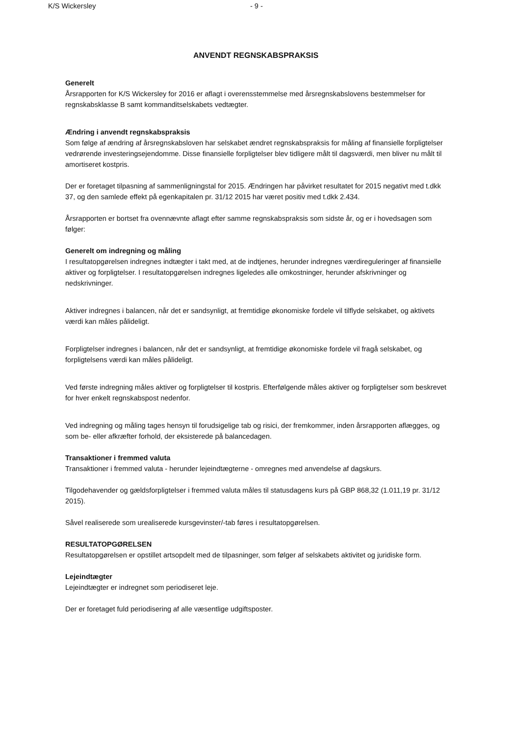K/S Wickersley - 9 -
ANVENDT REGNSKABSPRAKSIS
Generelt
Årsrapporten for K/S Wickersley for 2016 er aflagt i overensstemmelse med årsregnskabslovens bestemmelser for regnskabsklasse B samt kommanditselskabets vedtægter.
Ændring i anvendt regnskabspraksis
Som følge af ændring af årsregnskabsloven har selskabet ændret regnskabspraksis for måling af finansielle forpligtelser vedrørende investeringsejendomme. Disse finansielle forpligtelser blev tidligere målt til dagsværdi, men bliver nu målt til amortiseret kostpris.
Der er foretaget tilpasning af sammenligningstal for 2015. Ændringen har påvirket resultatet for 2015 negativt med t.dkk 37, og den samlede effekt på egenkapitalen pr. 31/12 2015 har været positiv med t.dkk 2.434.
Årsrapporten er bortset fra ovennævnte aflagt efter samme regnskabspraksis som sidste år, og er i hovedsagen som følger:
Generelt om indregning og måling
I resultatopgørelsen indregnes indtægter i takt med, at de indtjenes, herunder indregnes værdireguleringer af finansielle aktiver og forpligtelser. I resultatopgørelsen indregnes ligeledes alle omkostninger, herunder afskrivninger og nedskrivninger.
Aktiver indregnes i balancen, når det er sandsynligt, at fremtidige økonomiske fordele vil tilflyde selskabet, og aktivets værdi kan måles pålideligt.
Forpligtelser indregnes i balancen, når det er sandsynligt, at fremtidige økonomiske fordele vil fragå selskabet, og forpligtelsens værdi kan måles pålideligt.
Ved første indregning måles aktiver og forpligtelser til kostpris. Efterfølgende måles aktiver og forpligtelser som beskrevet for hver enkelt regnskabspost nedenfor.
Ved indregning og måling tages hensyn til forudsigelige tab og risici, der fremkommer, inden årsrapporten aflægges, og som be- eller afkræfter forhold, der eksisterede på balancedagen.
Transaktioner i fremmed valuta
Transaktioner i fremmed valuta - herunder lejeindtægterne - omregnes med anvendelse af dagskurs.
Tilgodehavender og gældsforpligtelser i fremmed valuta måles til statusdagens kurs på GBP 868,32 (1.011,19 pr. 31/12 2015).
Såvel realiserede som urealiserede kursgevinster/-tab føres i resultatopgørelsen.
RESULTATOPGØRELSEN
Resultatopgørelsen er opstillet artsopdelt med de tilpasninger, som følger af selskabets aktivitet og juridiske form.
Lejeindtægter
Lejeindtægter er indregnet som periodiseret leje.
Der er foretaget fuld periodisering af alle væsentlige udgiftsposter.